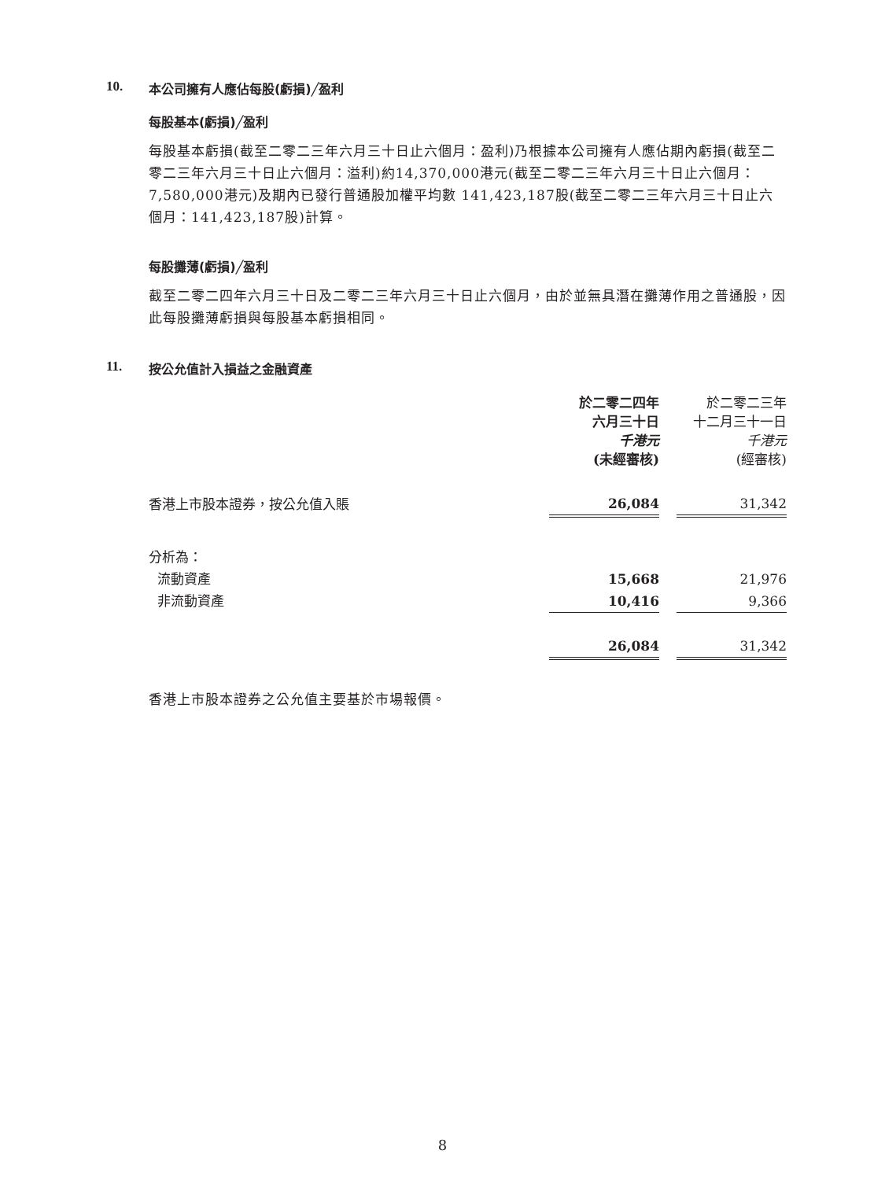10. 本公司擁有人應佔每股(虧損)╱盈利
每股基本(虧損)╱盈利
每股基本虧損(截至二零二三年六月三十日止六個月：盈利)乃根據本公司擁有人應佔期內虧損(截至二零二三年六月三十日止六個月：溢利)約14,370,000港元(截至二零二三年六月三十日止六個月：7,580,000港元)及期內已發行普通股加權平均數 141,423,187股(截至二零二三年六月三十日止六個月：141,423,187股)計算。
每股攤薄(虧損)╱盈利
截至二零二四年六月三十日及二零二三年六月三十日止六個月，由於並無具潛在攤薄作用之普通股，因此每股攤薄虧損與每股基本虧損相同。
11. 按公允值計入損益之金融資產
| | 於二零二四年 六月三十日 千港元 (未經審核) | | 於二零二三年 十二月三十一日 千港元 (經審核) |
| 香港上市股本證券，按公允值入賬 | 26,084 | | 31,342 |
| 分析為： | | | |
| 流動資產 | 15,668 | | 21,976 |
| 非流動資產 | 10,416 | | 9,366 |
| | 26,084 | | 31,342 |
香港上市股本證券之公允值主要基於市場報價。
8